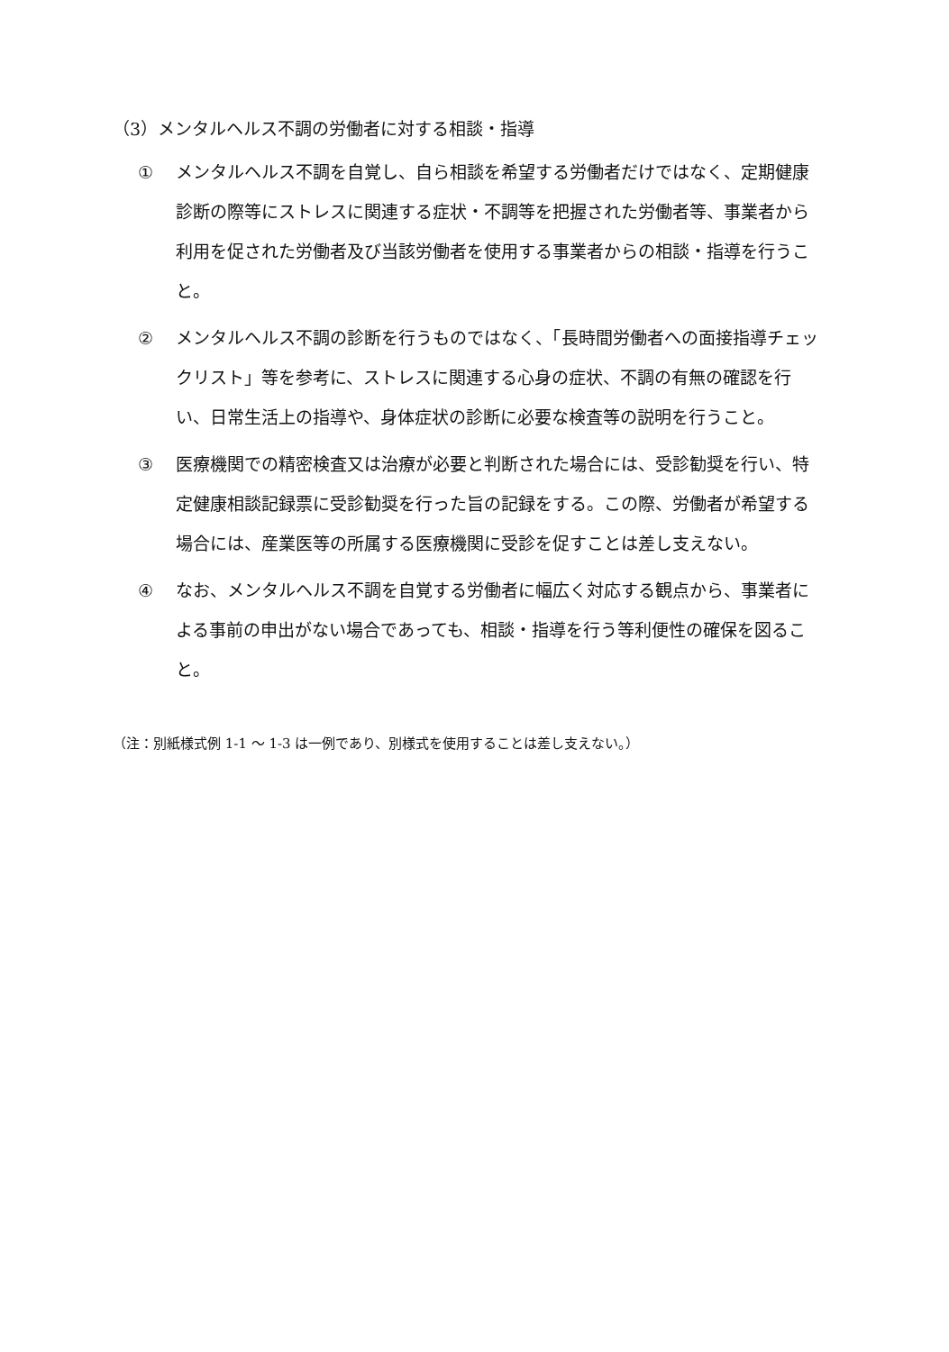（3）メンタルヘルス不調の労働者に対する相談・指導
① メンタルヘルス不調を自覚し、自ら相談を希望する労働者だけではなく、定期健康診断の際等にストレスに関連する症状・不調等を把握された労働者等、事業者から利用を促された労働者及び当該労働者を使用する事業者からの相談・指導を行うこと。
② メンタルヘルス不調の診断を行うものではなく、「長時間労働者への面接指導チェックリスト」等を参考に、ストレスに関連する心身の症状、不調の有無の確認を行い、日常生活上の指導や、身体症状の診断に必要な検査等の説明を行うこと。
③ 医療機関での精密検査又は治療が必要と判断された場合には、受診勧奨を行い、特定健康相談記録票に受診勧奨を行った旨の記録をする。この際、労働者が希望する場合には、産業医等の所属する医療機関に受診を促すことは差し支えない。
④ なお、メンタルヘルス不調を自覚する労働者に幅広く対応する観点から、事業者による事前の申出がない場合であっても、相談・指導を行う等利便性の確保を図ること。
（注：別紙様式例 1-1 ～ 1-3 は一例であり、別様式を使用することは差し支えない。）